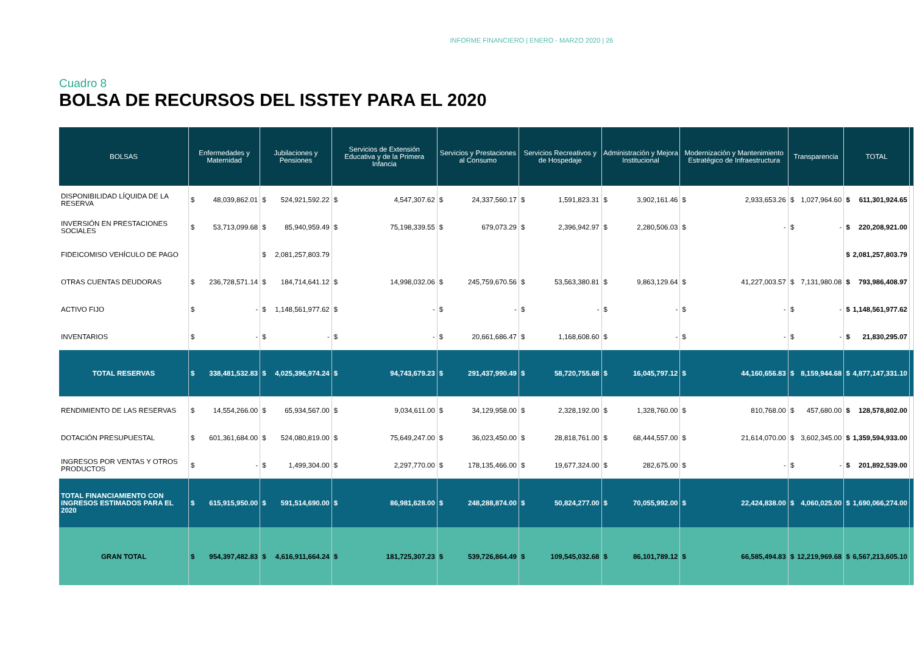INFORME FINANCIERO | ENERO - MARZO 2020 | 26
Cuadro 8
BOLSA DE RECURSOS DEL ISSTEY PARA EL 2020
| BOLSAS | Enfermedades y Maternidad | | Jubilaciones y Pensiones | | Servicios de Extensión Educativa y de la Primera Infancia | | Servicios y Prestaciones al Consumo | | Servicios Recreativos y de Hospedaje | | Administración y Mejora Institucional | | Modernización y Mantenimiento Estratégico de Infraestructura | | Transparencia | | TOTAL | | |
| --- | --- | --- | --- | --- | --- | --- | --- | --- | --- | --- | --- | --- | --- | --- | --- | --- | --- | --- | --- |
| DISPONIBILIDAD LÍQUIDA DE LA RESERVA | $ | 48,039,862.01 | $ | 524,921,592.22 | $ | 4,547,307.62 | $ | 24,337,560.17 | $ | 1,591,823.31 | $ | 3,902,161.46 | $ | 2,933,653.26 | $ | 1,027,964.60 | $ | 611,301,924.65 | |
| INVERSIÓN EN PRESTACIONES SOCIALES | $ | 53,713,099.68 | $ | 85,940,959.49 | $ | 75,198,339.55 | $ | 679,073.29 | $ | 2,396,942.97 | $ | 2,280,506.03 | $ | - | $ | - | $ | 220,208,921.00 | |
| FIDEICOMISO VEHÍCULO DE PAGO | | | $ | 2,081,257,803.79 | | | | | | | | | | | | | $ | 2,081,257,803.79 | |
| OTRAS CUENTAS DEUDORAS | $ | 236,728,571.14 | $ | 184,714,641.12 | $ | 14,998,032.06 | $ | 245,759,670.56 | $ | 53,563,380.81 | $ | 9,863,129.64 | $ | 41,227,003.57 | $ | 7,131,980.08 | $ | 793,986,408.97 | |
| ACTIVO FIJO | $ | - | $ | 1,148,561,977.62 | $ | - | $ | - | $ | - | $ | - | $ | - | $ | - | $ | 1,148,561,977.62 | |
| INVENTARIOS | $ | - | $ | - | $ | - | $ | 20,661,686.47 | $ | 1,168,608.60 | $ | - | $ | - | $ | - | $ | 21,830,295.07 | |
| TOTAL RESERVAS | $ | 338,481,532.83 | $ | 4,025,396,974.24 | $ | 94,743,679.23 | $ | 291,437,990.49 | $ | 58,720,755.68 | $ | 16,045,797.12 | $ | 44,160,656.83 | $ | 8,159,944.68 | $ | 4,877,147,331.10 | |
| RENDIMIENTO DE LAS RESERVAS | $ | 14,554,266.00 | $ | 65,934,567.00 | $ | 9,034,611.00 | $ | 34,129,958.00 | $ | 2,328,192.00 | $ | 1,328,760.00 | $ | 810,768.00 | $ | 457,680.00 | $ | 128,578,802.00 | |
| DOTACIÓN PRESUPUESTAL | $ | 601,361,684.00 | $ | 524,080,819.00 | $ | 75,649,247.00 | $ | 36,023,450.00 | $ | 28,818,761.00 | $ | 68,444,557.00 | $ | 21,614,070.00 | $ | 3,602,345.00 | $ | 1,359,594,933.00 | |
| INGRESOS POR VENTAS Y OTROS PRODUCTOS | $ | - | $ | 1,499,304.00 | $ | 2,297,770.00 | $ | 178,135,466.00 | $ | 19,677,324.00 | $ | 282,675.00 | $ | - | $ | - | $ | 201,892,539.00 | |
| TOTAL FINANCIAMIENTO CON INGRESOS ESTIMADOS PARA EL 2020 | $ | 615,915,950.00 | $ | 591,514,690.00 | $ | 86,981,628.00 | $ | 248,288,874.00 | $ | 50,824,277.00 | $ | 70,055,992.00 | $ | 22,424,838.00 | $ | 4,060,025.00 | $ | 1,690,066,274.00 | |
| GRAN TOTAL | $ | 954,397,482.83 | $ | 4,616,911,664.24 | $ | 181,725,307.23 | $ | 539,726,864.49 | $ | 109,545,032.68 | $ | 86,101,789.12 | $ | 66,585,494.83 | $ | 12,219,969.68 | $ | 6,567,213,605.10 | |